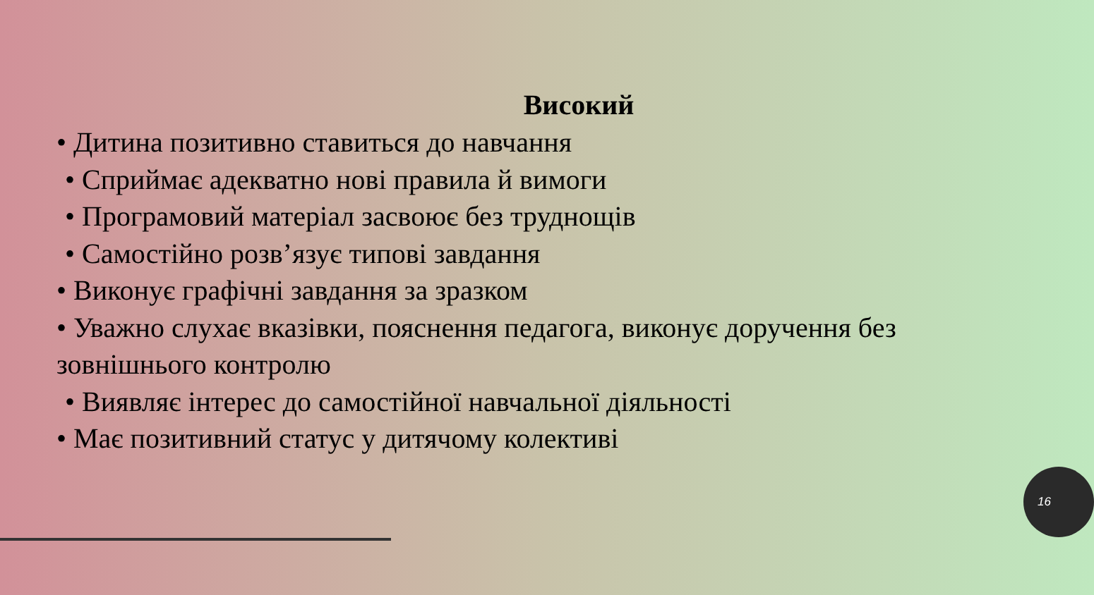Високий
• Дитина позитивно ставиться до навчання
• Сприймає адекватно нові правила й вимоги
• Програмовий матеріал засвоює без труднощів
• Самостійно розв’язує типові завдання
• Виконує графічні завдання за зразком
• Уважно слухає вказівки, пояснення педагога, виконує доручення без зовнішнього контролю
• Виявляє інтерес до самостійної навчальної діяльності
• Має позитивний статус у дитячому колективі
16